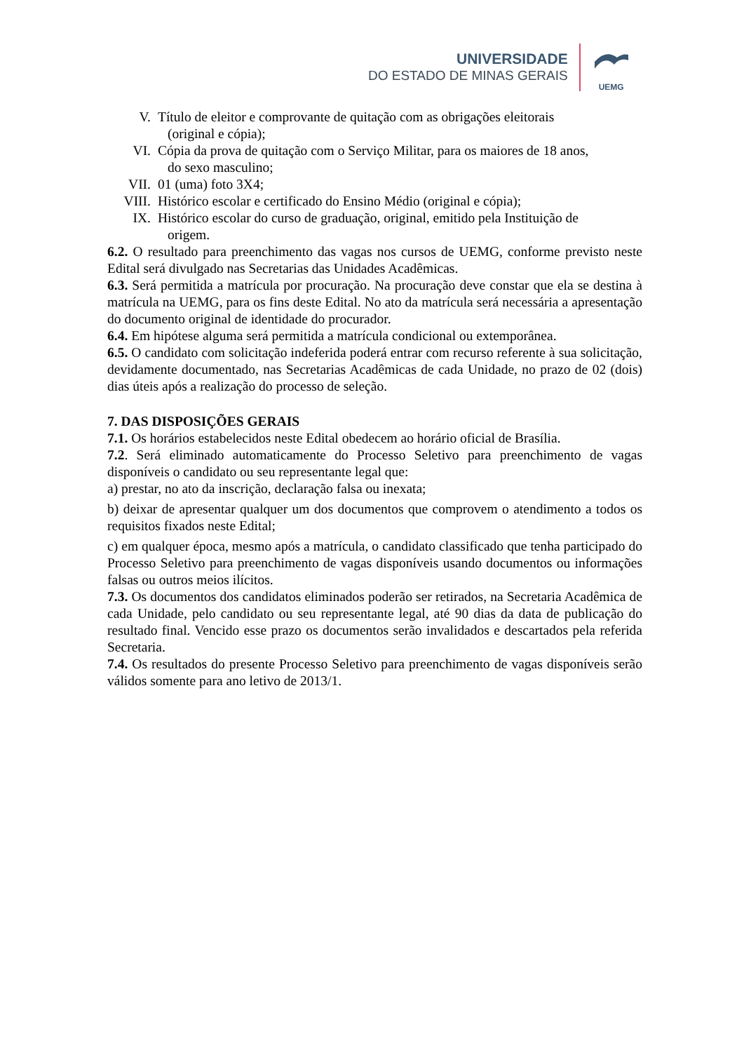UNIVERSIDADE
DO ESTADO DE MINAS GERAIS
UEMG
V. Título de eleitor e comprovante de quitação com as obrigações eleitorais
(original e cópia);
VI. Cópia da prova de quitação com o Serviço Militar, para os maiores de 18 anos,
do sexo masculino;
VII. 01 (uma) foto 3X4;
VIII. Histórico escolar e certificado do Ensino Médio (original e cópia);
IX. Histórico escolar do curso de graduação, original, emitido pela Instituição de
origem.
6.2. O resultado para preenchimento das vagas nos cursos de UEMG, conforme previsto neste Edital será divulgado nas Secretarias das Unidades Acadêmicas.
6.3. Será permitida a matrícula por procuração. Na procuração deve constar que ela se destina à matrícula na UEMG, para os fins deste Edital. No ato da matrícula será necessária a apresentação do documento original de identidade do procurador.
6.4. Em hipótese alguma será permitida a matrícula condicional ou extemporânea.
6.5. O candidato com solicitação indeferida poderá entrar com recurso referente à sua solicitação, devidamente documentado, nas Secretarias Acadêmicas de cada Unidade, no prazo de 02 (dois) dias úteis após a realização do processo de seleção.
7. DAS DISPOSIÇÕES GERAIS
7.1. Os horários estabelecidos neste Edital obedecem ao horário oficial de Brasília.
7.2. Será eliminado automaticamente do Processo Seletivo para preenchimento de vagas disponíveis o candidato ou seu representante legal que:
a) prestar, no ato da inscrição, declaração falsa ou inexata;
b) deixar de apresentar qualquer um dos documentos que comprovem o atendimento a todos os requisitos fixados neste Edital;
c) em qualquer época, mesmo após a matrícula, o candidato classificado que tenha participado do Processo Seletivo para preenchimento de vagas disponíveis usando documentos ou informações falsas ou outros meios ilícitos.
7.3. Os documentos dos candidatos eliminados poderão ser retirados, na Secretaria Acadêmica de cada Unidade, pelo candidato ou seu representante legal, até 90 dias da data de publicação do resultado final. Vencido esse prazo os documentos serão invalidados e descartados pela referida Secretaria.
7.4. Os resultados do presente Processo Seletivo para preenchimento de vagas disponíveis serão válidos somente para ano letivo de 2013/1.